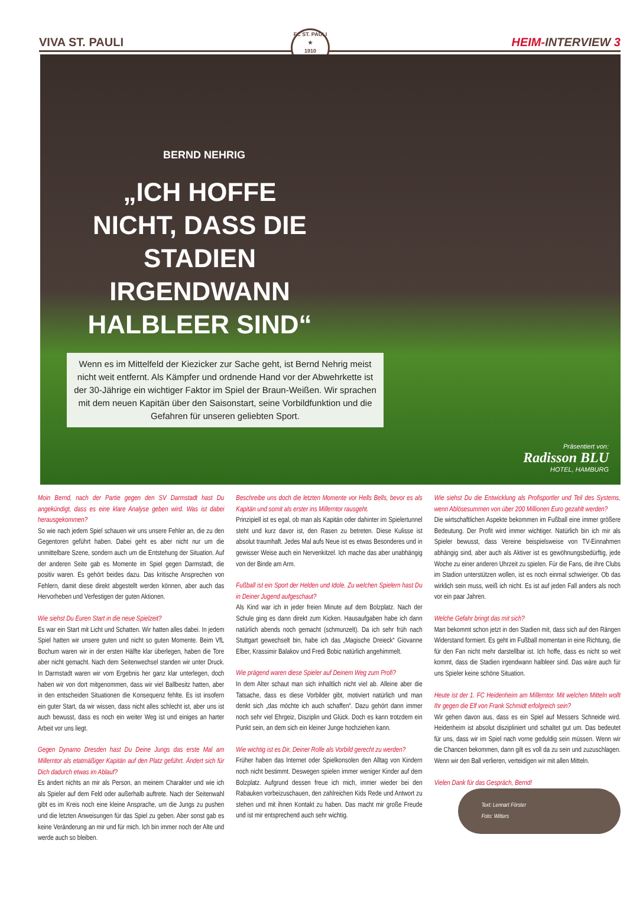VIVA ST. PAULI
FC ST. PAULI
★
1910
HEIM-INTERVIEW 3
BERND NEHRIG
„ICH HOFFE NICHT, DASS DIE STADIEN IRGENDWANN HALBLEER SIND“
Wenn es im Mittelfeld der Kiezicker zur Sache geht, ist Bernd Nehrig meist nicht weit entfernt. Als Kämpfer und ordnende Hand vor der Abwehrkette ist der 30-Jährige ein wichtiger Faktor im Spiel der Braun-Weißen. Wir sprachen mit dem neuen Kapitän über den Saisonstart, seine Vorbildfunktion und die Gefahren für unseren geliebten Sport.
Präsentiert von:
Radisson BLU
HOTEL, HAMBURG
Moin Bernd, nach der Partie gegen den SV Darmstadt hast Du angekündigt, dass es eine klare Analyse geben wird. Was ist dabei herausgekommen?
So wie nach jedem Spiel schauen wir uns unsere Fehler an, die zu den Gegentoren geführt haben. Dabei geht es aber nicht nur um die unmittelbare Szene, sondern auch um die Entstehung der Situation. Auf der anderen Seite gab es Momente im Spiel gegen Darmstadt, die positiv waren. Es gehört beides dazu. Das kritische Ansprechen von Fehlern, damit diese direkt abgestellt werden können, aber auch das Hervorheben und Verfestigen der guten Aktionen.
Wie siehst Du Euren Start in die neue Spielzeit?
Es war ein Start mit Licht und Schatten. Wir hatten alles dabei. In jedem Spiel hatten wir unsere guten und nicht so guten Momente. Beim VfL Bochum waren wir in der ersten Hälfte klar überlegen, haben die Tore aber nicht gemacht. Nach dem Seitenwechsel standen wir unter Druck. In Darmstadt waren wir vom Ergebnis her ganz klar unterlegen, doch haben wir von dort mitgenommen, dass wir viel Ballbesitz hatten, aber in den entscheiden Situationen die Konsequenz fehlte. Es ist insofern ein guter Start, da wir wissen, dass nicht alles schlecht ist, aber uns ist auch bewusst, dass es noch ein weiter Weg ist und einiges an harter Arbeit vor uns liegt.
Gegen Dynamo Dresden hast Du Deine Jungs das erste Mal am Millerntor als etatmäßiger Kapitän auf den Platz geführt. Ändert sich für Dich dadurch etwas im Ablauf?
Es ändert nichts an mir als Person, an meinem Charakter und wie ich als Spieler auf dem Feld oder außerhalb auftrete. Nach der Seitenwahl gibt es im Kreis noch eine kleine Ansprache, um die Jungs zu pushen und die letzten Anweisungen für das Spiel zu geben. Aber sonst gab es keine Veränderung an mir und für mich. Ich bin immer noch der Alte und werde auch so bleiben.
Beschreibe uns doch die letzten Momente vor Hells Bells, bevor es als Kapitän und somit als erster ins Millerntor rausgeht.
Prinzipiell ist es egal, ob man als Kapitän oder dahinter im Spielertunnel steht und kurz davor ist, den Rasen zu betreten. Diese Kulisse ist absolut traumhaft. Jedes Mal aufs Neue ist es etwas Besonderes und in gewisser Weise auch ein Nervenkitzel. Ich mache das aber unabhängig von der Binde am Arm.
Fußball ist ein Sport der Helden und Idole. Zu welchen Spielern hast Du in Deiner Jugend aufgeschaut?
Als Kind war ich in jeder freien Minute auf dem Bolzplatz. Nach der Schule ging es dann direkt zum Kicken. Hausaufgaben habe ich dann natürlich abends noch gemacht (schmunzelt). Da ich sehr früh nach Stuttgart gewechselt bin, habe ich das „Magische Dreieck“ Giovanne Elber, Krassimir Balakov und Fredi Bobic natürlich angehimmelt.
Wie prägend waren diese Spieler auf Deinem Weg zum Profi?
In dem Alter schaut man sich inhaltlich nicht viel ab. Alleine aber die Tatsache, dass es diese Vorbilder gibt, motiviert natürlich und man denkt sich „das möchte ich auch schaffen“. Dazu gehört dann immer noch sehr viel Ehrgeiz, Disziplin und Glück. Doch es kann trotzdem ein Punkt sein, an dem sich ein kleiner Junge hochziehen kann.
Wie wichtig ist es Dir, Deiner Rolle als Vorbild gerecht zu werden?
Früher haben das Internet oder Spielkonsolen den Alltag von Kindern noch nicht bestimmt. Deswegen spielen immer weniger Kinder auf dem Bolzplatz. Aufgrund dessen freue ich mich, immer wieder bei den Rabauken vorbeizuschauen, den zahlreichen Kids Rede und Antwort zu stehen und mit ihnen Kontakt zu haben. Das macht mir große Freude und ist mir entsprechend auch sehr wichtig.
Wie siehst Du die Entwicklung als Profisportler und Teil des Systems, wenn Ablösesummen von über 200 Millionen Euro gezahlt werden?
Die wirtschaftlichen Aspekte bekommen im Fußball eine immer größere Bedeutung. Der Profit wird immer wichtiger. Natürlich bin ich mir als Spieler bewusst, dass Vereine beispielsweise von TV-Einnahmen abhängig sind, aber auch als Aktiver ist es gewöhnungsbedürftig, jede Woche zu einer anderen Uhrzeit zu spielen. Für die Fans, die ihre Clubs im Stadion unterstützen wollen, ist es noch einmal schwieriger. Ob das wirklich sein muss, weiß ich nicht. Es ist auf jeden Fall anders als noch vor ein paar Jahren.
Welche Gefahr bringt das mit sich?
Man bekommt schon jetzt in den Stadien mit, dass sich auf den Rängen Widerstand formiert. Es geht im Fußball momentan in eine Richtung, die für den Fan nicht mehr darstellbar ist. Ich hoffe, dass es nicht so weit kommt, dass die Stadien irgendwann halbleer sind. Das wäre auch für uns Spieler keine schöne Situation.
Heute ist der 1. FC Heidenheim am Millerntor. Mit welchen Mitteln wollt Ihr gegen die Elf von Frank Schmidt erfolgreich sein?
Wir gehen davon aus, dass es ein Spiel auf Messers Schneide wird. Heidenheim ist absolut diszipliniert und schaltet gut um. Das bedeutet für uns, dass wir im Spiel nach vorne geduldig sein müssen. Wenn wir die Chancen bekommen, dann gilt es voll da zu sein und zuzuschlagen. Wenn wir den Ball verlieren, verteidigen wir mit allen Mitteln.
Vielen Dank für das Gespräch, Bernd!
Text: Lennart Förster
Foto: Witters